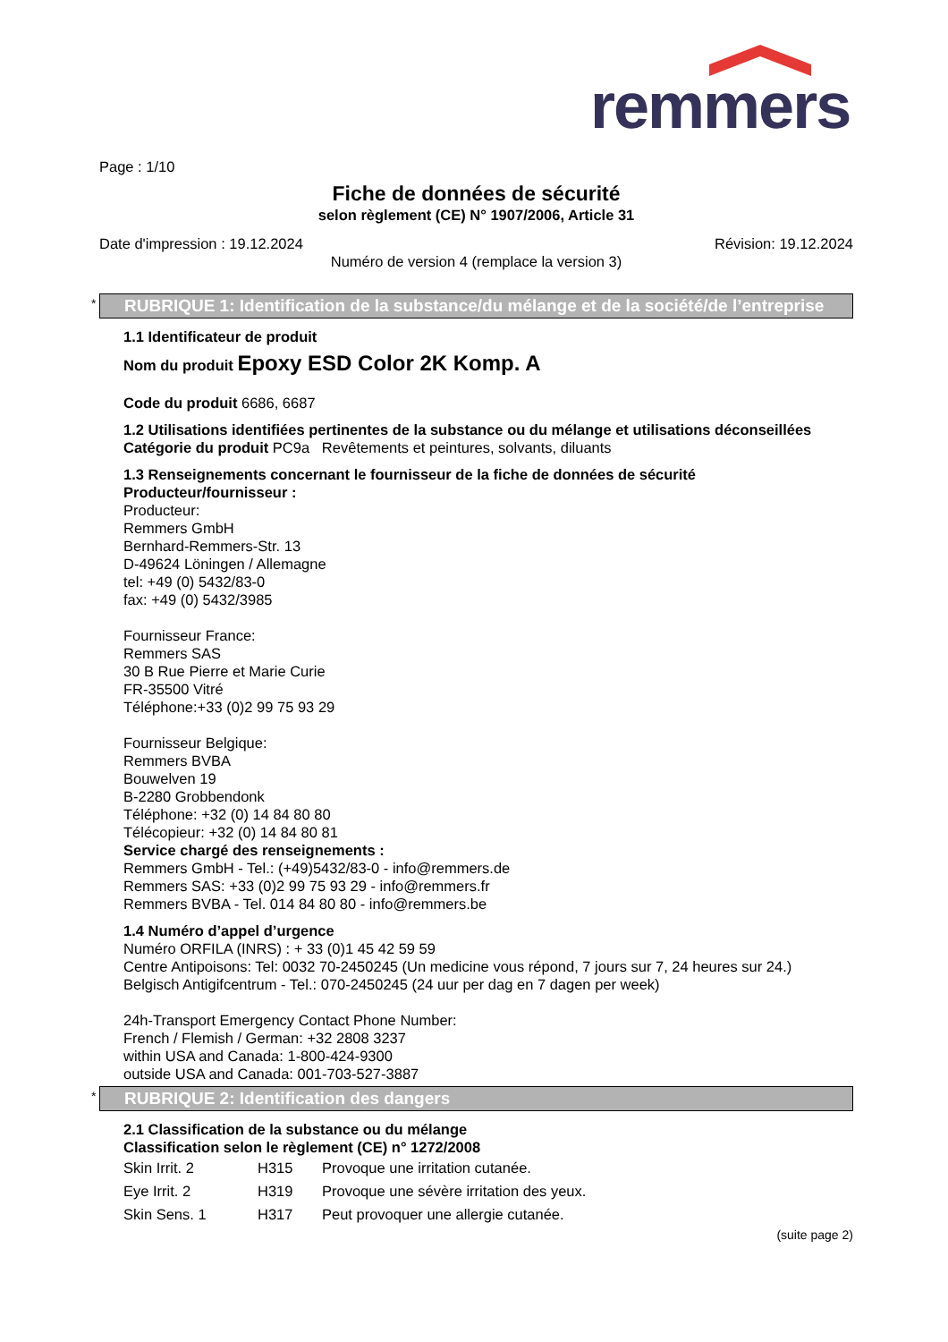remmers
Page : 1/10
Fiche de données de sécurité
selon règlement (CE) N° 1907/2006, Article 31
Date d'impression : 19.12.2024 Révision: 19.12.2024
Numéro de version 4 (remplace la version 3)
* RUBRIQUE 1: Identification de la substance/du mélange et de la société/de l’entreprise
1.1 Identificateur de produit
Nom du produit Epoxy ESD Color 2K Komp. A
Code du produit 6686, 6687
1.2 Utilisations identifiées pertinentes de la substance ou du mélange et utilisations déconseillées
Catégorie du produit PC9a Revêtements et peintures, solvants, diluants
1.3 Renseignements concernant le fournisseur de la fiche de données de sécurité
Producteur/fournisseur :
Producteur:
Remmers GmbH
Bernhard-Remmers-Str. 13
D-49624 Löningen / Allemagne
tel: +49 (0) 5432/83-0
fax: +49 (0) 5432/3985
Fournisseur France:
Remmers SAS
30 B Rue Pierre et Marie Curie
FR-35500 Vitré
Téléphone:+33 (0)2 99 75 93 29
Fournisseur Belgique:
Remmers BVBA
Bouwelven 19
B-2280 Grobbendonk
Téléphone: +32 (0) 14 84 80 80
Télécopieur: +32 (0) 14 84 80 81
Service chargé des renseignements :
Remmers GmbH - Tel.: (+49)5432/83-0 - info@remmers.de
Remmers SAS: +33 (0)2 99 75 93 29 - info@remmers.fr
Remmers BVBA - Tel. 014 84 80 80 - info@remmers.be
1.4 Numéro d’appel d’urgence
Numéro ORFILA (INRS) : + 33 (0)1 45 42 59 59
Centre Antipoisons: Tel: 0032 70-2450245 (Un medicine vous répond, 7 jours sur 7, 24 heures sur 24.)
Belgisch Antigifcentrum - Tel.: 070-2450245 (24 uur per dag en 7 dagen per week)
24h-Transport Emergency Contact Phone Number:
French / Flemish / German: +32 2808 3237
within USA and Canada: 1-800-424-9300
outside USA and Canada: 001-703-527-3887
* RUBRIQUE 2: Identification des dangers
2.1 Classification de la substance ou du mélange
Classification selon le règlement (CE) n° 1272/2008
| Skin Irrit. 2 | H315 | Provoque une irritation cutanée. |
| Eye Irrit. 2 | H319 | Provoque une sévère irritation des yeux. |
| Skin Sens. 1 | H317 | Peut provoquer une allergie cutanée. |
(suite page 2)